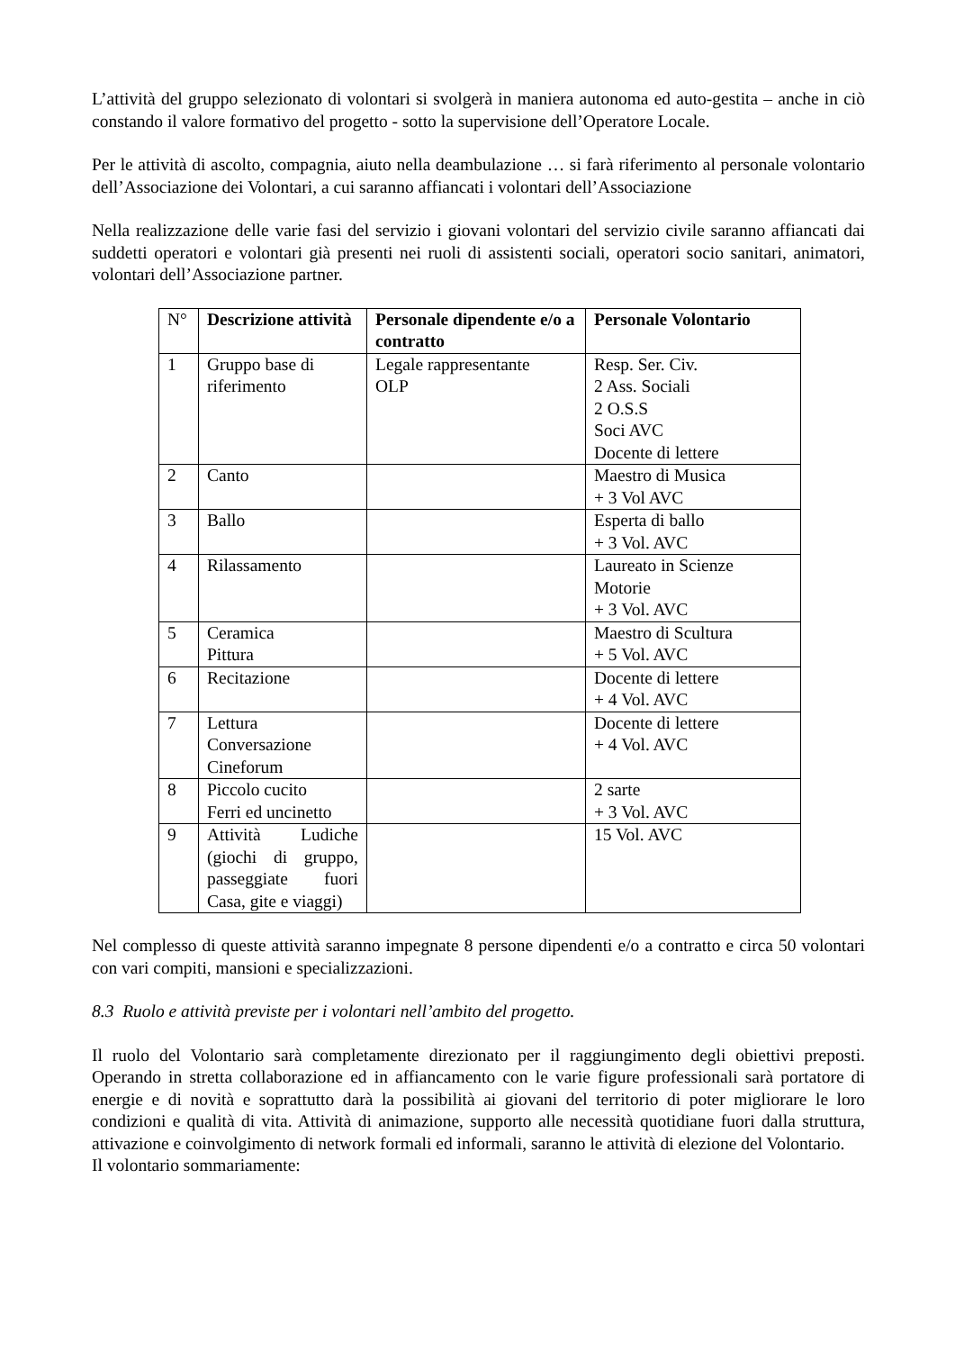L’attività del gruppo selezionato di volontari si svolgerà in maniera autonoma ed auto-gestita – anche in ciò constando il valore formativo del progetto - sotto la supervisione dell’Operatore Locale.
Per le attività di ascolto, compagnia, aiuto nella deambulazione … si farà riferimento al personale volontario dell’Associazione dei Volontari, a cui saranno affiancati i volontari dell’Associazione
Nella realizzazione delle varie fasi del servizio i giovani volontari del servizio civile saranno affiancati dai suddetti operatori e volontari già presenti nei ruoli di assistenti sociali, operatori socio sanitari, animatori, volontari dell’Associazione partner.
| N° | Descrizione attività | Personale dipendente e/o a contratto | Personale Volontario |
| 1 | Gruppo base di riferimento | Legale rappresentante OLP | Resp. Ser. Civ. 2 Ass. Sociali 2 O.S.S Soci AVC Docente di lettere |
| 2 | Canto | | Maestro di Musica + 3 Vol AVC |
| 3 | Ballo | | Esperta di ballo + 3 Vol. AVC |
| 4 | Rilassamento | | Laureato in Scienze Motorie + 3 Vol. AVC |
| 5 | Ceramica Pittura | | Maestro di Scultura + 5 Vol. AVC |
| 6 | Recitazione | | Docente di lettere + 4 Vol. AVC |
| 7 | Lettura Conversazione Cineforum | | Docente di lettere + 4 Vol. AVC |
| 8 | Piccolo cucito Ferri ed uncinetto | | 2 sarte + 3 Vol. AVC |
| 9 | Attività Ludiche (giochi di gruppo, passeggiate fuori Casa, gite e viaggi) | | 15 Vol. AVC |
Nel complesso di queste attività saranno impegnate 8 persone dipendenti e/o a contratto e circa 50 volontari con vari compiti, mansioni e specializzazioni.
8.3 Ruolo e attività previste per i volontari nell’ambito del progetto.
Il ruolo del Volontario sarà completamente direzionato per il raggiungimento degli obiettivi preposti. Operando in stretta collaborazione ed in affiancamento con le varie figure professionali sarà portatore di energie e di novità e soprattutto darà la possibilità ai giovani del territorio di poter migliorare le loro condizioni e qualità di vita. Attività di animazione, supporto alle necessità quotidiane fuori dalla struttura, attivazione e coinvolgimento di network formali ed informali, saranno le attività di elezione del Volontario.
Il volontario sommariamente: